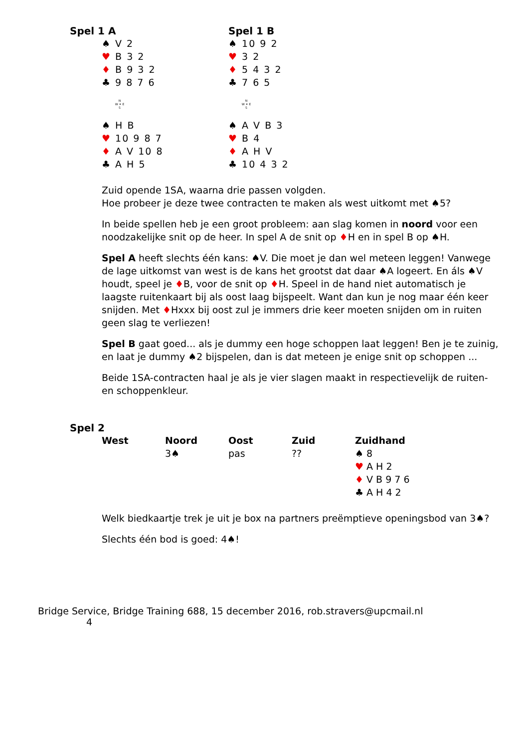Spel 1 A
♠ V 2
♥ B 3 2
♦ B 9 3 2
♣ 9 8 7 6
N
W ✦ E
S
♠ H B
♥ 10 9 8 7
♦ A V 10 8
♣ A H 5
Spel 1 B
♠ 10 9 2
♥ 3 2
♦ 5 4 3 2
♣ 7 6 5
N
W ✦ E
S
♠ A V B 3
♥ B 4
♦ A H V
♣ 10 4 3 2
Zuid opende 1SA, waarna drie passen volgden.
Hoe probeer je deze twee contracten te maken als west uitkomt met ♠5?
In beide spellen heb je een groot probleem: aan slag komen in noord voor een noodzakelijke snit op de heer. In spel A de snit op ♦H en in spel B op ♠H.
Spel A heeft slechts één kans: ♠V. Die moet je dan wel meteen leggen! Vanwege de lage uitkomst van west is de kans het grootst dat daar ♠A logeert. En áls ♠V houdt, speel je ♦B, voor de snit op ♦H. Speel in de hand niet automatisch je laagste ruitenkaart bij als oost laag bijspeelt. Want dan kun je nog maar één keer snijden. Met ♦Hxxx bij oost zul je immers drie keer moeten snijden om in ruiten geen slag te verliezen!
Spel B gaat goed... als je dummy een hoge schoppen laat leggen! Ben je te zuinig, en laat je dummy ♠2 bijspelen, dan is dat meteen je enige snit op schoppen ...
Beide 1SA-contracten haal je als je vier slagen maakt in respectievelijk de ruiten- en schoppenkleur.
Spel 2
| West | Noord | Oost | Zuid | Zuidhand |
| --- | --- | --- | --- | --- |
| | 3♠ | pas | ?? | ♠ 8 ♥ A H 2 ♦ V B 9 7 6 ♣ A H 4 2 |
Welk biedkaartje trek je uit je box na partners preëmptieve openingsbod van 3♠?
Slechts één bod is goed: 4♠!
Bridge Service, Bridge Training 688, 15 december 2016, rob.stravers@upcmail.nl
4